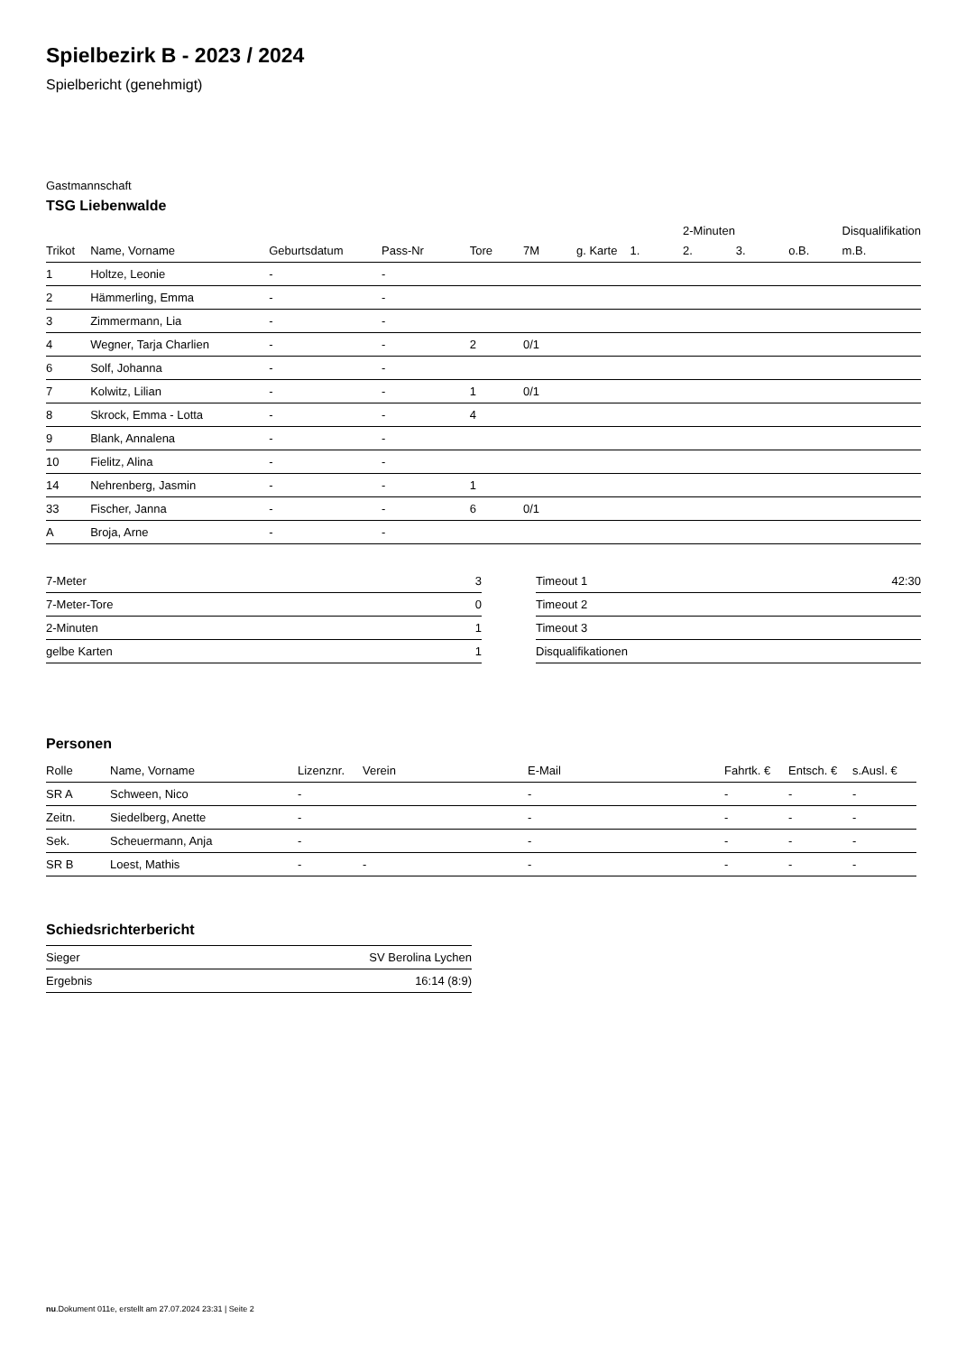Spielbezirk B - 2023 / 2024
Spielbericht (genehmigt)
Gastmannschaft
TSG Liebenwalde
| | | | | | | | | 2-Minuten | | | Disqualifikation |
| --- | --- | --- | --- | --- | --- | --- | --- | --- | --- | --- | --- |
| Trikot | Name, Vorname | Geburtsdatum | Pass-Nr | Tore | 7M | g. Karte | 1. | 2. | 3. | o.B. | m.B. |
| 1 | Holtze, Leonie | - | - | | | | | | | | |
| 2 | Hämmerling, Emma | - | - | | | | | | | | |
| 3 | Zimmermann, Lia | - | - | | | | | | | | |
| 4 | Wegner, Tarja Charlien | - | - | 2 | 0/1 | | | | | | |
| 6 | Solf, Johanna | - | - | | | | | | | | |
| 7 | Kolwitz, Lilian | - | - | 1 | 0/1 | | | | | | |
| 8 | Skrock, Emma - Lotta | - | - | 4 | | | | | | | |
| 9 | Blank, Annalena | - | - | | | | | | | | |
| 10 | Fielitz, Alina | - | - | | | | | | | | |
| 14 | Nehrenberg, Jasmin | - | - | 1 | | | | | | | |
| 33 | Fischer, Janna | - | - | 6 | 0/1 | | | | | | |
| A | Broja, Arne | - | - | | | | | | | | |
| 7-Meter | 3 |
| 7-Meter-Tore | 0 |
| 2-Minuten | 1 |
| gelbe Karten | 1 |
| Timeout 1 | 42:30 |
| Timeout 2 | |
| Timeout 3 | |
| Disqualifikationen | |
Personen
| Rolle | Name, Vorname | Lizenznr. | Verein | E-Mail | Fahrtk. € | Entsch. € | s.Ausl. € |
| --- | --- | --- | --- | --- | --- | --- | --- |
| SR A | Schween, Nico | - | | - | - | - | - |
| Zeitn. | Siedelberg, Anette | - | | - | - | - | - |
| Sek. | Scheuermann, Anja | - | | - | - | - | - |
| SR B | Loest, Mathis | - | - | - | - | - | - |
Schiedsrichterbericht
| Sieger | SV Berolina Lychen |
| Ergebnis | 16:14 (8:9) |
nu.Dokument 011e, erstellt am 27.07.2024 23:31 | Seite 2